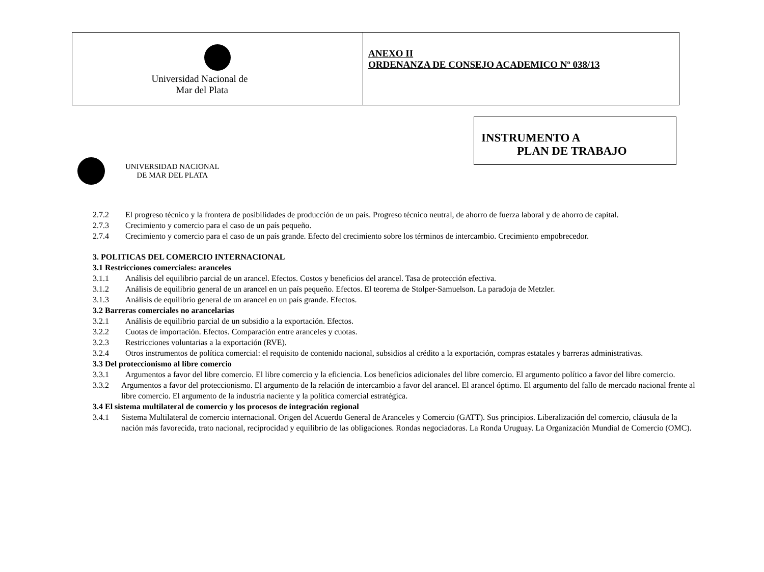| Universidad Nacional de Mar del Plata | ANEXO II ORDENANZA DE CONSEJO ACADEMICO Nº 038/13 |
UNIVERSIDAD NACIONAL
DE MAR DEL PLATA
INSTRUMENTO A
PLAN DE TRABAJO
2.7.2 El progreso técnico y la frontera de posibilidades de producción de un país. Progreso técnico neutral, de ahorro de fuerza laboral y de ahorro de capital.
2.7.3 Crecimiento y comercio para el caso de un país pequeño.
2.7.4 Crecimiento y comercio para el caso de un país grande. Efecto del crecimiento sobre los términos de intercambio. Crecimiento empobrecedor.
3. POLITICAS DEL COMERCIO INTERNACIONAL
3.1 Restricciones comerciales: aranceles
3.1.1 Análisis del equilibrio parcial de un arancel. Efectos. Costos y beneficios del arancel. Tasa de protección efectiva.
3.1.2 Análisis de equilibrio general de un arancel en un país pequeño. Efectos. El teorema de Stolper-Samuelson. La paradoja de Metzler.
3.1.3 Análisis de equilibrio general de un arancel en un país grande. Efectos.
3.2 Barreras comerciales no arancelarias
3.2.1 Análisis de equilibrio parcial de un subsidio a la exportación. Efectos.
3.2.2 Cuotas de importación. Efectos. Comparación entre aranceles y cuotas.
3.2.3 Restricciones voluntarias a la exportación (RVE).
3.2.4 Otros instrumentos de política comercial: el requisito de contenido nacional, subsidios al crédito a la exportación, compras estatales y barreras administrativas.
3.3 Del proteccionismo al libre comercio
3.3.1 Argumentos a favor del libre comercio. El libre comercio y la eficiencia. Los beneficios adicionales del libre comercio. El argumento político a favor del libre comercio.
3.3.2 Argumentos a favor del proteccionismo. El argumento de la relación de intercambio a favor del arancel. El arancel óptimo. El argumento del fallo de mercado nacional frente al libre comercio. El argumento de la industria naciente y la política comercial estratégica.
3.4 El sistema multilateral de comercio y los procesos de integración regional
3.4.1 Sistema Multilateral de comercio internacional. Origen del Acuerdo General de Aranceles y Comercio (GATT). Sus principios. Liberalización del comercio, cláusula de la nación más favorecida, trato nacional, reciprocidad y equilibrio de las obligaciones. Rondas negociadoras. La Ronda Uruguay. La Organización Mundial de Comercio (OMC).